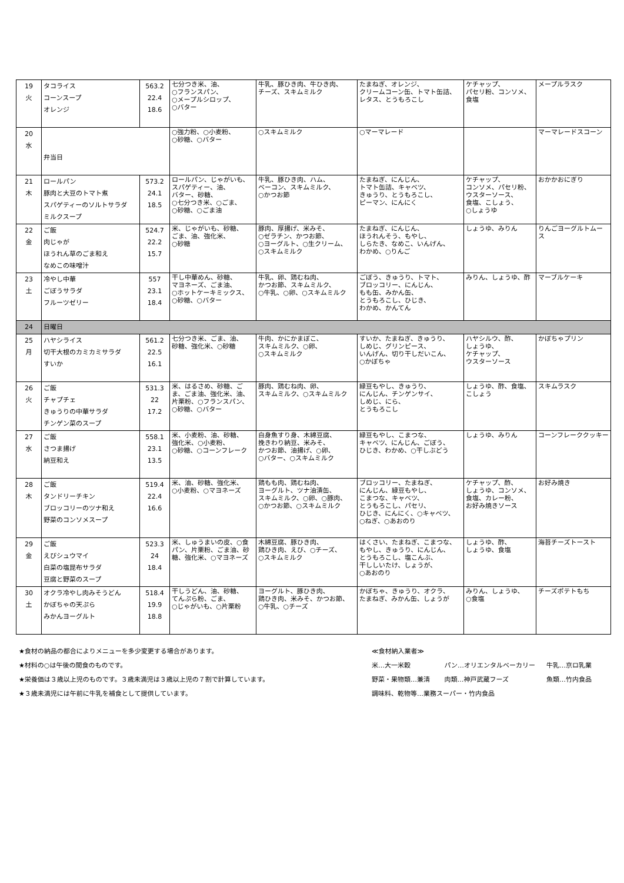| 19 火 | タコライス コーンスープ オレンジ | 563.2 22.4 18.6 | 七分つき米、油、 ○フランスパン、 ○メープルシロップ、 ○バター | 牛乳、豚ひき肉、牛ひき肉、 チーズ、スキムミルク | たまねぎ、オレンジ、 クリームコーン缶、トマト缶詰、 レタス、とうもろこし | ケチャップ、 パセリ粉、コンソメ、 食塩 | メープルラスク |
| 20 水 | 弁当日 | | ○強力粉、○小麦粉、 ○砂糖、○バター | ○スキムミルク | ○マーマレード | | マーマレードスコーン |
| 21 木 | ロールパン 豚肉と大豆のトマト煮 スパゲティーのソルトサラダ ミルクスープ | 573.2 24.1 18.5 | ロールパン、じゃがいも、 スパゲティー、油、 バター、砂糖、 ○七分つき米、○ごま、 ○砂糖、○ごま油 | 牛乳、豚ひき肉、ハム、 ベーコン、スキムミルク、 ○かつお節 | たまねぎ、にんじん、 トマト缶詰、キャベツ、 きゅうり、とうもろこし、 ピーマン、にんにく | ケチャップ、 コンソメ、パセリ粉、 ウスターソース、 食塩、こしょう、 ○しょうゆ | おかかおにぎり |
| 22 金 | ご飯 肉じゃが ほうれん草のごま和え なめこの味噌汁 | 524.7 22.2 15.7 | 米、じゃがいも、砂糖、 ごま、油、強化米、 ○砂糖 | 豚肉、厚揚げ、米みそ、 ○ゼラチン、かつお節、 ○ヨーグルト、○生クリーム、 ○スキムミルク | たまねぎ、にんじん、 ほうれんそう、もやし、 しらたき、なめこ、いんげん、 わかめ、○りんご | しょうゆ、みりん | りんごヨーグルトムース |
| 23 土 | 冷やし中華 ごぼうサラダ フルーツゼリー | 557 23.1 18.4 | 干し中華めん、砂糖、 マヨネーズ、ごま油、 ○ホットケーキミックス、 ○砂糖、○バター | 牛乳、卵、鶏むね肉、 かつお節、スキムミルク、 ○牛乳、○卵、○スキムミルク | ごぼう、きゅうり、トマト、 ブロッコリー、にんじん、 もも缶、みかん缶、 とうもろこし、ひじき、 わかめ、かんてん | みりん、しょうゆ、酢 | マーブルケーキ |
| 24 | 日曜日 | | | | | | |
| 25 月 | ハヤシライス 切干大根のカミカミサラダ すいか | 561.2 22.5 16.1 | 七分つき米、ごま、油、 砂糖、強化米、○砂糖 | 牛肉、かにかまぼこ、 スキムミルク、○卵、 ○スキムミルク | すいか、たまねぎ、きゅうり、 しめじ、グリンピース、 いんげん、切り干しだいこん、 ○かぼちゃ | ハヤシルウ、酢、 しょうゆ、 ケチャップ、 ウスターソース | かぼちゃプリン |
| 26 火 | ご飯 チャプチェ きゅうりの中華サラダ チンゲン菜のスープ | 531.3 22 17.2 | 米、はるさめ、砂糖、ご ま、ごま油、強化米、油、 片栗粉、○フランスパン、 ○砂糖、○バター | 豚肉、鶏むね肉、卵、 スキムミルク、○スキムミルク | 緑豆もやし、きゅうり、 にんじん、チンゲンサイ、 しめじ、にら、 とうもろこし | しょうゆ、酢、食塩、 こしょう | スキムラスク |
| 27 水 | ご飯 さつま揚げ 納豆和え | 558.1 23.1 13.5 | 米、小麦粉、油、砂糖、 強化米、○小麦粉、 ○砂糖、○コーンフレーク | 白身魚すり身、木綿豆腐、 挽きわり納豆、米みそ、 かつお節、油揚げ、○卵、 ○バター、○スキムミルク | 緑豆もやし、こまつな、 キャベツ、にんじん、ごぼう、 ひじき、わかめ、○干しぶどう | しょうゆ、みりん | コーンフレーククッキー |
| 28 木 | ご飯 タンドリーチキン ブロッコリーのツナ和え 野菜のコンソメスープ | 519.4 22.4 16.6 | 米、油、砂糖、強化米、 ○小麦粉、○マヨネーズ | 鶏もも肉、鶏むね肉、 ヨーグルト、ツナ油漬缶、 スキムミルク、○卵、○豚肉、 ○かつお節、○スキムミルク | ブロッコリー、たまねぎ、 にんじん、緑豆もやし、 こまつな、キャベツ、 とうもろこし、パセリ、 ひじき、にんにく、○キャベツ、 ○ねぎ、○あおのり | ケチャップ、酢、 しょうゆ、コンソメ、 食塩、カレー粉、 お好み焼きソース | お好み焼き |
| 29 金 | ご飯 えびシュウマイ 白菜の塩昆布サラダ 豆腐と野菜のスープ | 523.3 24 18.4 | 米、しゅうまいの皮、○食 パン、片栗粉、ごま油、砂 糖、強化米、○マヨネーズ | 木綿豆腐、豚ひき肉、 鶏ひき肉、えび、○チーズ、 ○スキムミルク | はくさい、たまねぎ、こまつな、 もやし、きゅうり、にんじん、 とうもろこし、塩こんぶ、 干ししいたけ、しょうが、 ○あおのり | しょうゆ、酢、 しょうゆ、食塩 | 海苔チーズトースト |
| 30 土 | オクラ冷やし肉みそうどん かぼちゃの天ぷら みかんヨーグルト | 518.4 19.9 18.8 | 干しうどん、油、砂糖、 てんぷら粉、ごま、 ○じゃがいも、○片栗粉 | ヨーグルト、豚ひき肉、 鶏ひき肉、米みそ、かつお節、 ○牛乳、○チーズ | かぼちゃ、きゅうり、オクラ、 たまねぎ、みかん缶、しょうが | みりん、しょうゆ、 ○食塩 | チーズポテトもち |
★食材の納品の都合によりメニューを多少変更する場合があります。
★材料の○は午後の間食のものです。
★栄養価は３歳以上児のものです。３歳未満児は３歳以上児の７割で計算しています。
★３歳未満児には午前に牛乳を補食として提供しています。
≪食材納入業者≫
米…大一米穀 パン…オリエンタルベーカリー 牛乳…京ロ乳業
野菜・果物類…兼清 肉類…神戸武蔵フーズ 魚類…竹内食品
調味料、乾物等…業務スーパー・竹内食品